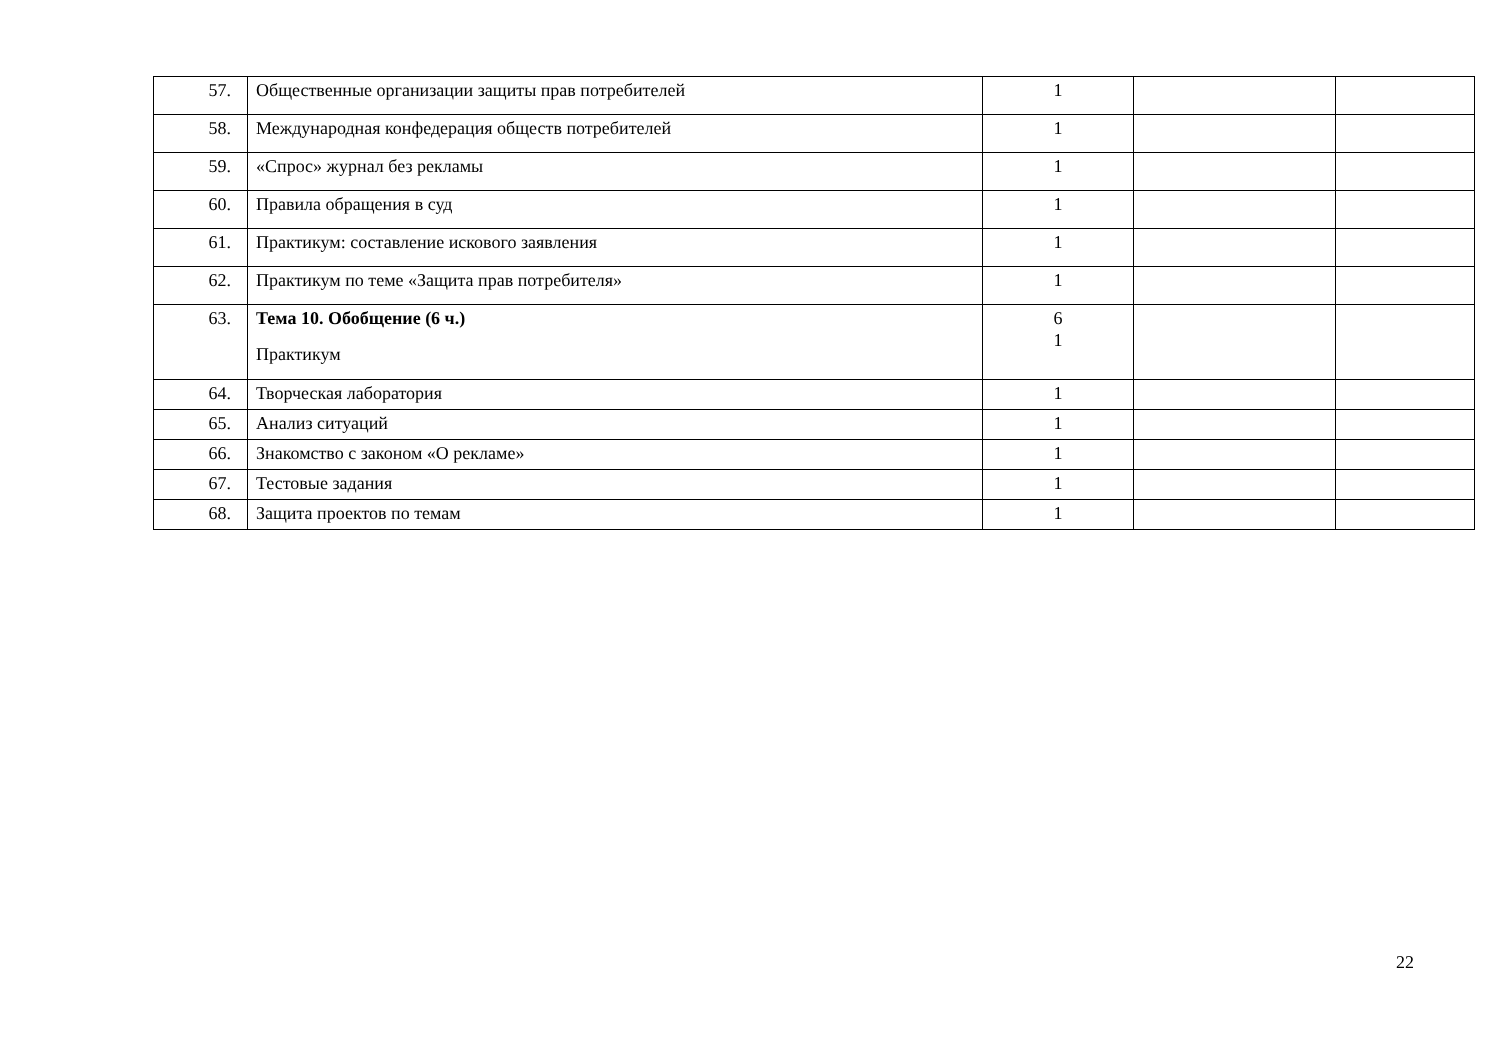| 57. | Общественные организации защиты прав потребителей | 1 | | |
| 58. | Международная конфедерация обществ потребителей | 1 | | |
| 59. | «Спрос» журнал без рекламы | 1 | | |
| 60. | Правила обращения в суд | 1 | | |
| 61. | Практикум: составление искового заявления | 1 | | |
| 62. | Практикум по теме «Защита прав потребителя» | 1 | | |
| 63. | Тема 10. Обобщение (6 ч.) Практикум | 6 1 | | |
| 64. | Творческая лаборатория | 1 | | |
| 65. | Анализ ситуаций | 1 | | |
| 66. | Знакомство с законом «О рекламе» | 1 | | |
| 67. | Тестовые задания | 1 | | |
| 68. | Защита проектов по темам | 1 | | |
22